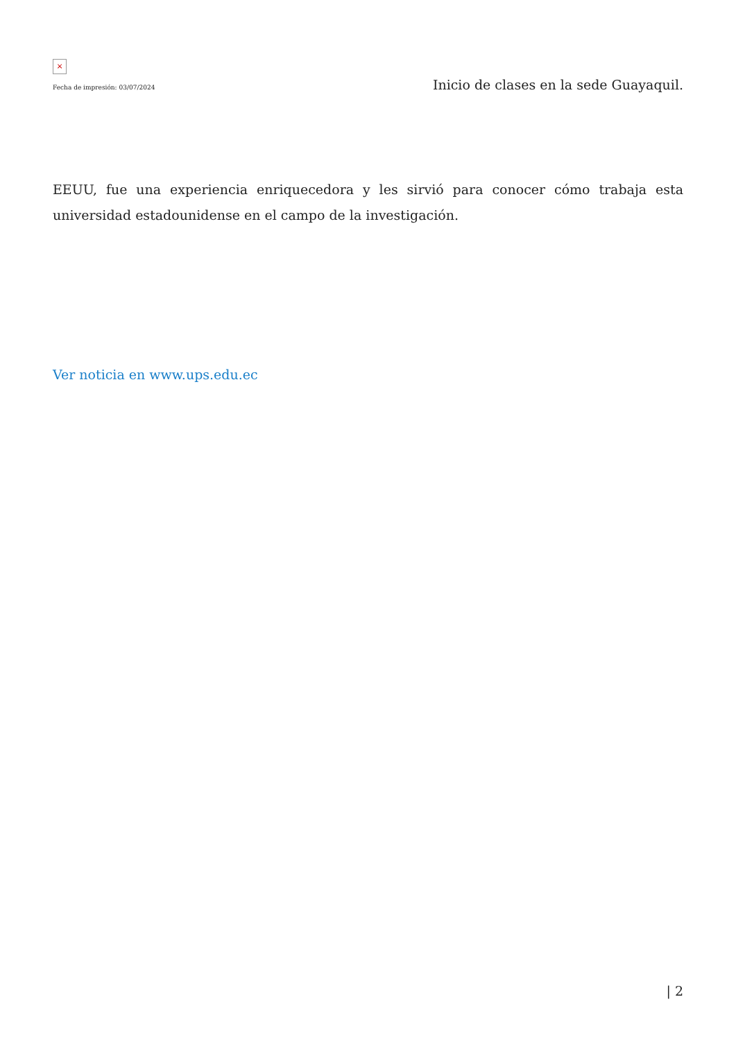×
Fecha de impresión: 03/07/2024
Inicio de clases en la sede Guayaquil.
EEUU, fue una experiencia enriquecedora y les sirvió para conocer cómo trabaja esta universidad estadounidense en el campo de la investigación.
Ver noticia en www.ups.edu.ec
| 2